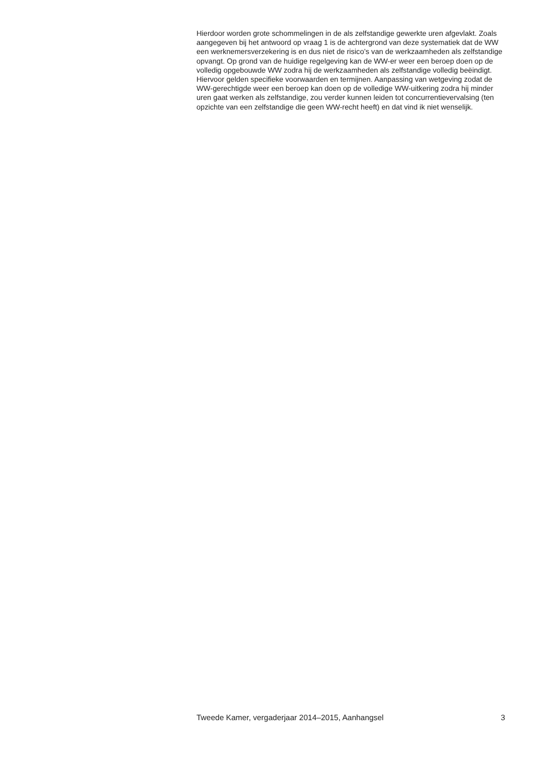Hierdoor worden grote schommelingen in de als zelfstandige gewerkte uren afgevlakt. Zoals aangegeven bij het antwoord op vraag 1 is de achtergrond van deze systematiek dat de WW een werknemersverzekering is en dus niet de risico’s van de werkzaamheden als zelfstandige opvangt. Op grond van de huidige regelgeving kan de WW-er weer een beroep doen op de volledig opgebouwde WW zodra hij de werkzaamheden als zelfstandige volledig beëindigt. Hiervoor gelden specifieke voorwaarden en termijnen. Aanpassing van wetgeving zodat de WW-gerechtigde weer een beroep kan doen op de volledige WW-uitkering zodra hij minder uren gaat werken als zelfstandige, zou verder kunnen leiden tot concurrentievervalsing (ten opzichte van een zelfstandige die geen WW-recht heeft) en dat vind ik niet wenselijk.
Tweede Kamer, vergaderjaar 2014–2015, Aanhangsel 3